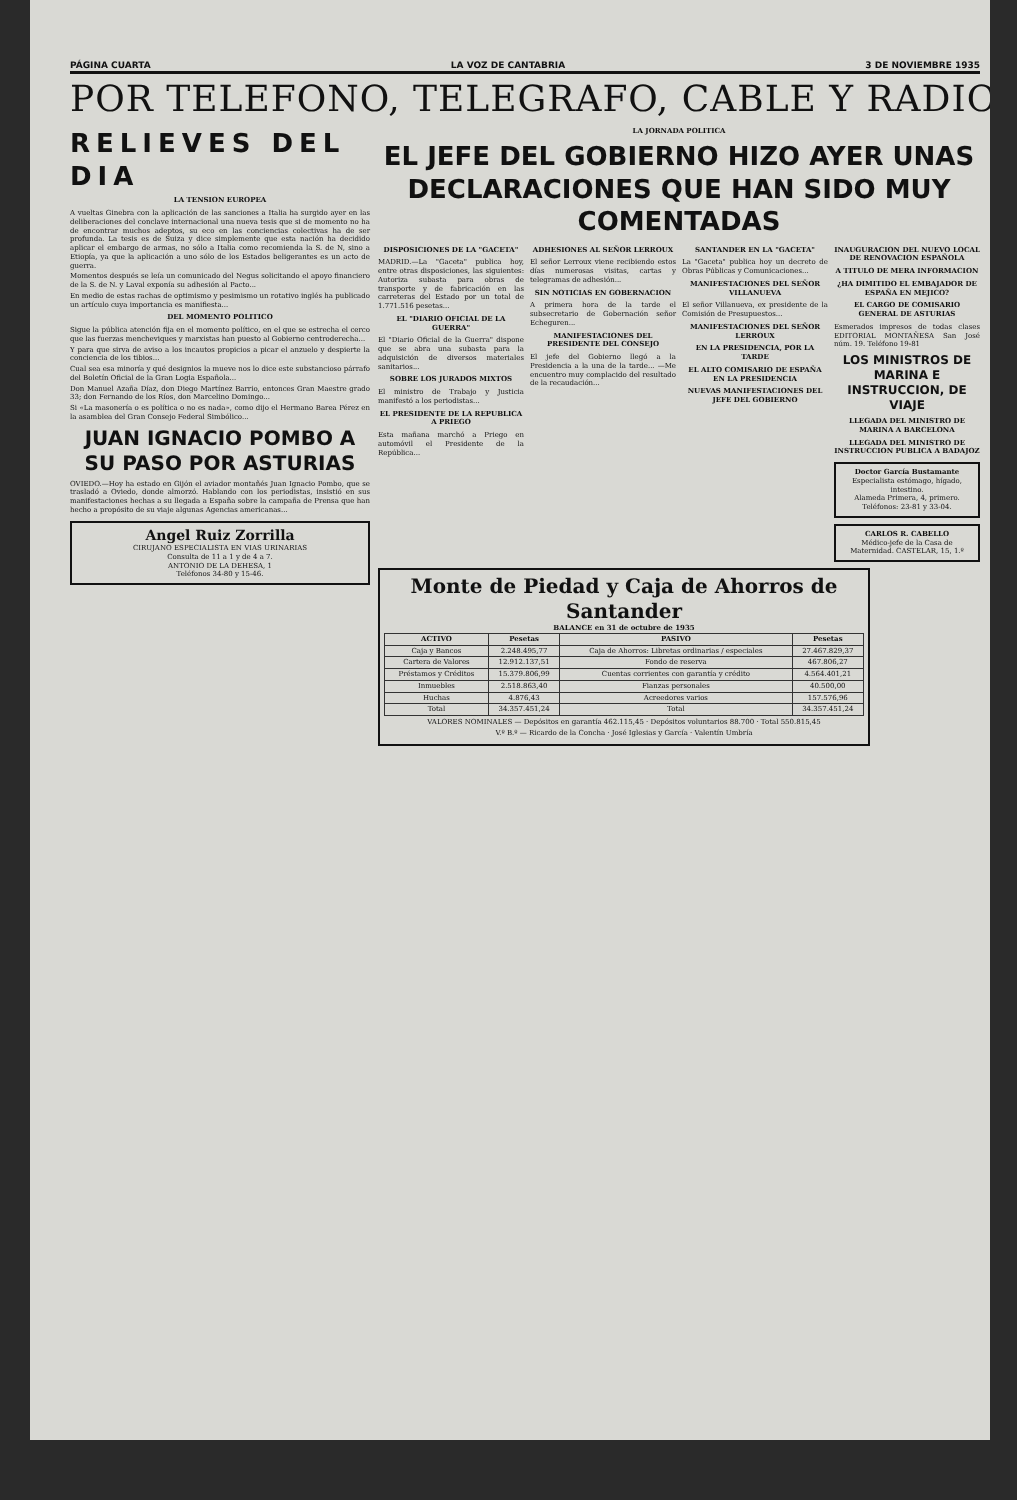PÁGINA CUARTA LA VOZ DE CANTABRIA 3 DE NOVIEMBRE 1935
POR TELEFONO, TELEGRAFO, CABLE Y RADIO
RELIEVES DEL DIA
LA TENSION EUROPEA
A vueltas Ginebra con la aplicación de las sanciones a Italia ha surgido ayer en las deliberaciones del conclave internacional una nueva tesis que si de momento no ha de encontrar muchos adeptos, su eco en las conciencias colectivas ha de ser profunda. La tesis es de Suiza y dice simplemente que esta nación ha decidido aplicar el embargo de armas, no sólo a Italia como recomienda la S. de N, sino a Etiopía, ya que la aplicación a uno sólo de los Estados beligerantes es un acto de guerra.
Momentos después se leía un comunicado del Negus solicitando el apoyo financiero de la S. de N. y Laval exponía su adhesión al Pacto...
En medio de estas rachas de optimismo y pesimismo un rotativo inglés ha publicado un artículo cuya importancia es manifiesta...
DEL MOMENTO POLITICO
Sigue la pública atención fija en el momento político, en el que se estrecha el cerco que las fuerzas mencheviques y marxistas han puesto al Gobierno centroderecha...
Y para que sirva de aviso a los incautos propicios a picar el anzuelo y despierte la conciencia de los tibios...
Cual sea esa minoría y qué designios la mueve nos lo dice este substancioso párrafo del Boletín Oficial de la Gran Logia Española...
Don Manuel Azaña Díaz, don Diego Martínez Barrio, entonces Gran Maestre grado 33; don Fernando de los Ríos, don Marcelino Domingo...
Si «La masonería o es política o no es nada», como dijo el Hermano Barea Pérez en la asamblea del Gran Consejo Federal Simbólico...
JUAN IGNACIO POMBO A SU PASO POR ASTURIAS
OVIEDO.—Hoy ha estado en Gijón el aviador montañés Juan Ignacio Pombo, que se trasladó a Oviedo, donde almorzó. Hablando con los periodistas, insistió en sus manifestaciones hechas a su llegada a España sobre la campaña de Prensa que han hecho a propósito de su viaje algunas Agencias americanas...
Angel Ruiz Zorrilla
CIRUJANO ESPECIALISTA EN VIAS URINARIAS
Consulta de 11 a 1 y de 4 a 7.
ANTONIO DE LA DEHESA, 1
Teléfonos 34-80 y 15-46.
LA JORNADA POLITICA
EL JEFE DEL GOBIERNO HIZO AYER UNAS DECLARACIONES QUE HAN SIDO MUY COMENTADAS
DISPOSICIONES DE LA "GACETA"
MADRID.—La "Gaceta" publica hoy, entre otras disposiciones, las siguientes: Autoriza subasta para obras de transporte y de fabricación en las carreteras del Estado por un total de 1.771.516 pesetas...
EL "DIARIO OFICIAL DE LA GUERRA"
El "Diario Oficial de la Guerra" dispone que se abra una subasta para la adquisición de diversos materiales sanitarios...
SOBRE LOS JURADOS MIXTOS
El ministro de Trabajo y Justicia manifestó a los periodistas...
EL PRESIDENTE DE LA REPUBLICA A PRIEGO
Esta mañana marchó a Priego en automóvil el Presidente de la República...
ADHESIONES AL SEÑOR LERROUX
El señor Lerroux viene recibiendo estos días numerosas visitas, cartas y telegramas de adhesión...
SIN NOTICIAS EN GOBERNACION
A primera hora de la tarde el subsecretario de Gobernación señor Echeguren...
MANIFESTACIONES DEL PRESIDENTE DEL CONSEJO
El jefe del Gobierno llegó a la Presidencia a la una de la tarde... —Me encuentro muy complacido del resultado de la recaudación...
SANTANDER EN LA "GACETA"
La "Gaceta" publica hoy un decreto de Obras Públicas y Comunicaciones...
MANIFESTACIONES DEL SEÑOR VILLANUEVA
El señor Villanueva, ex presidente de la Comisión de Presupuestos...
MANIFESTACIONES DEL SEÑOR LERROUX
EN LA PRESIDENCIA, POR LA TARDE
EL ALTO COMISARIO DE ESPAÑA EN LA PRESIDENCIA
NUEVAS MANIFESTACIONES DEL JEFE DEL GOBIERNO
INAUGURACION DEL NUEVO LOCAL DE RENOVACION ESPAÑOLA
A TITULO DE MERA INFORMACION
¿HA DIMITIDO EL EMBAJADOR DE ESPAÑA EN MEJICO?
EL CARGO DE COMISARIO GENERAL DE ASTURIAS
Esmerados impresos de todas clases EDITORIAL MONTAÑESA San José núm. 19. Teléfono 19-81
LOS MINISTROS DE MARINA E INSTRUCCION, DE VIAJE
LLEGADA DEL MINISTRO DE MARINA A BARCELONA
LLEGADA DEL MINISTRO DE INSTRUCCION PUBLICA A BADAJOZ
Doctor García Bustamante
Especialista estómago, hígado, intestino.
Alameda Primera, 4, primero. Teléfonos: 23-81 y 33-04.
CARLOS R. CABELLO
Médico-jefe de la Casa de Maternidad. CASTELAR, 15, 1.º
Monte de Piedad y Caja de Ahorros de Santander
BALANCE en 31 de octubre de 1935
| ACTIVO | Pesetas | PASIVO | Pesetas |
| --- | --- | --- | --- |
| Caja y Bancos | 2.248.495,77 | Caja de Ahorros: Libretas ordinarias / especiales | 27.467.829,37 |
| Cartera de Valores | 12.912.137,51 | Fondo de reserva | 467.806,27 |
| Préstamos y Créditos | 15.379.806,99 | Cuentas corrientes con garantía y crédito | 4.564.401,21 |
| Inmuebles | 2.518.863,40 | Fianzas personales | 40.500,00 |
| Huchas | 4.876,43 | Acreedores varios | 157.576,96 |
| Total | 34.357.451,24 | Total | 34.357.451,24 |
VALORES NOMINALES — Depósitos en garantía 462.115,45 · Depósitos voluntarios 88.700 · Total 550.815,45
V.º B.º — Ricardo de la Concha · José Iglesias y García · Valentín Umbría